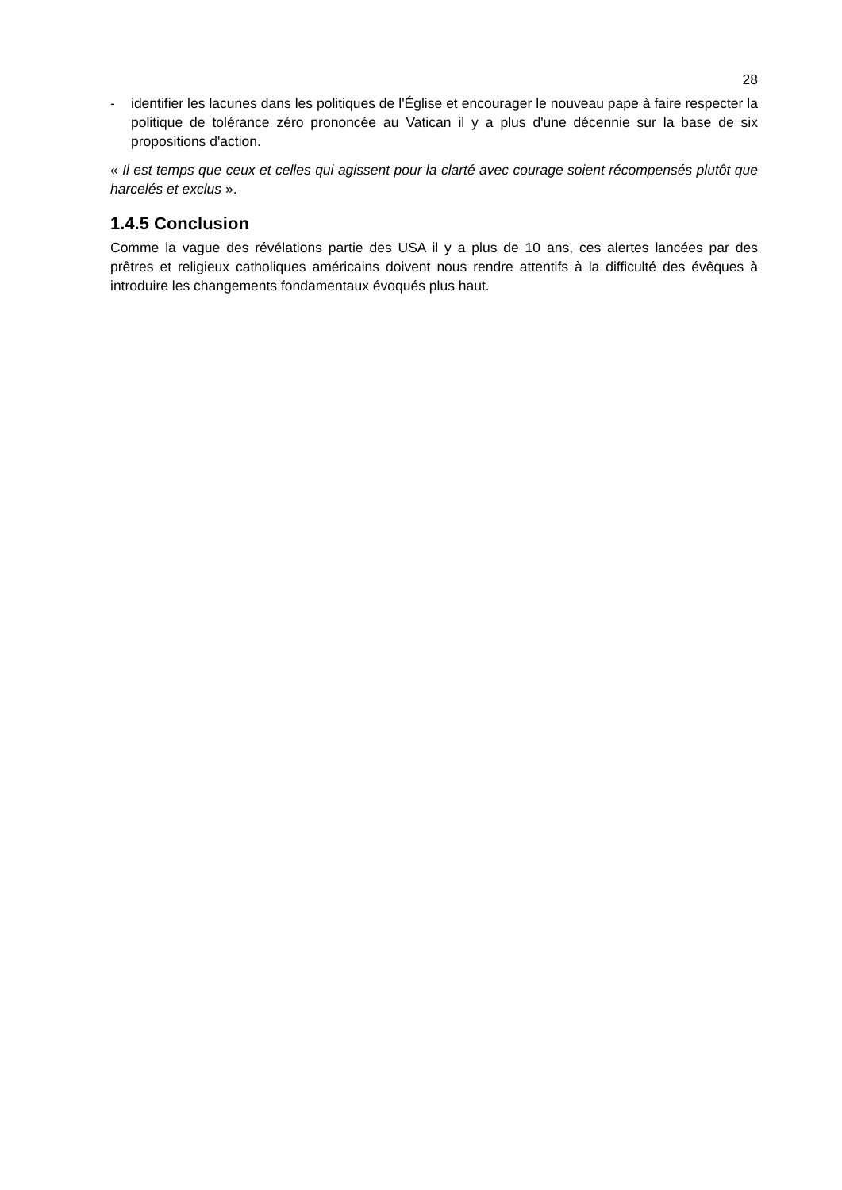28
- identifier les lacunes dans les politiques de l'Église et encourager le nouveau pape à faire respecter la politique de tolérance zéro prononcée au Vatican il y a plus d'une décennie sur la base de six propositions d'action.
« Il est temps que ceux et celles qui agissent pour la clarté avec courage soient récompensés plutôt que harcelés et exclus ».
1.4.5 Conclusion
Comme la vague des révélations partie des USA il y a plus de 10 ans, ces alertes lancées par des prêtres et religieux catholiques américains doivent nous rendre attentifs à la difficulté des évêques à introduire les changements fondamentaux évoqués plus haut.